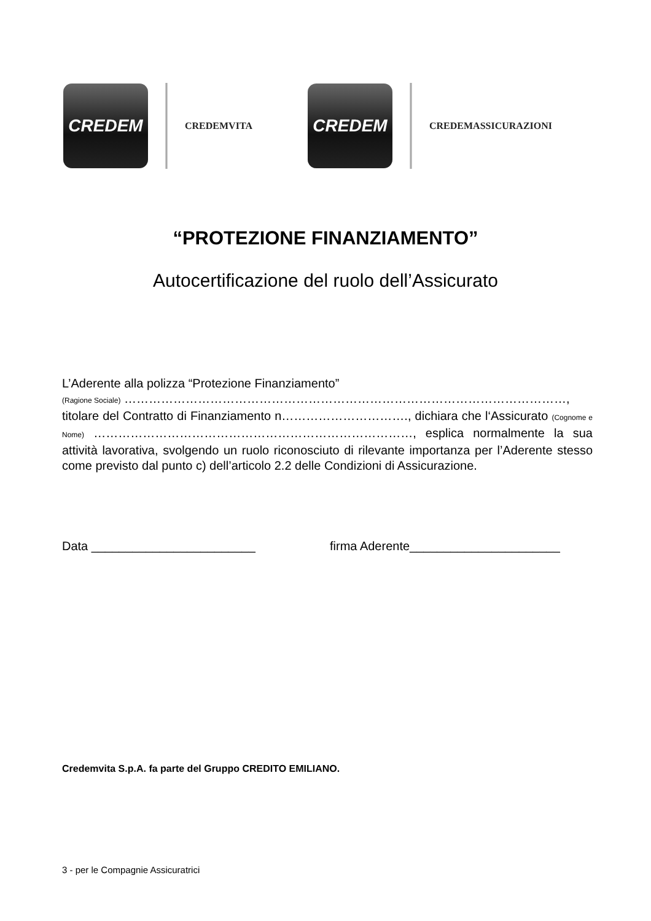CREDEM
CREDEMVITA
CREDEM
CREDEMASSICURAZIONI
“PROTEZIONE FINANZIAMENTO”
Autocertificazione del ruolo dell’Assicurato
L’Aderente alla polizza “Protezione Finanziamento”
(Ragione Sociale) ………………………………………………………………………………………………,
titolare del Contratto di Finanziamento n…………………………., dichiara che l‘Assicurato (Cognome e Nome) ……………………………………………………………………, esplica normalmente la sua attività lavorativa, svolgendo un ruolo riconosciuto di rilevante importanza per l’Aderente stesso come previsto dal punto c) dell’articolo 2.2 delle Condizioni di Assicurazione.
Data ________________________ firma Aderente______________________
Credemvita S.p.A. fa parte del Gruppo CREDITO EMILIANO.
3 - per le Compagnie Assicuratrici